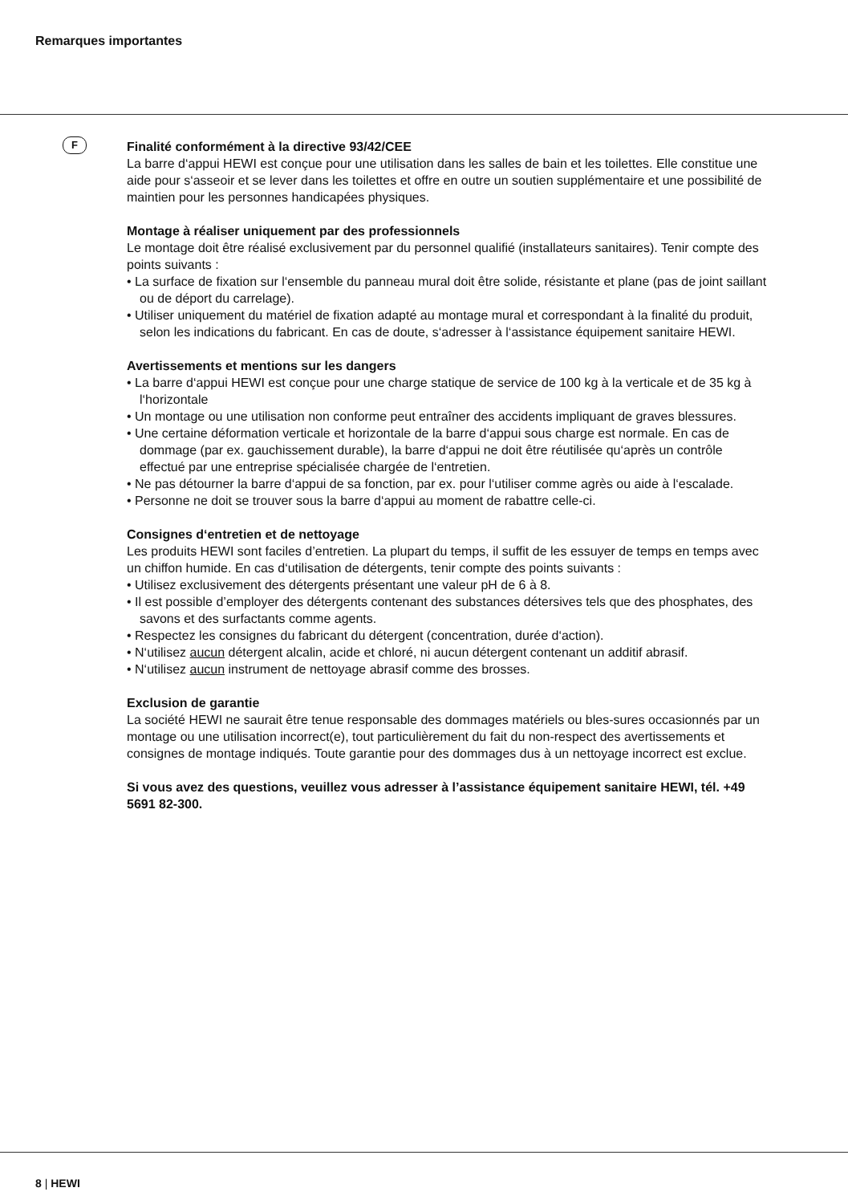Remarques importantes
F
Finalité conformément à la directive 93/42/CEE
La barre d‘appui HEWI est conçue pour une utilisation dans les salles de bain et les toilettes. Elle constitue une aide pour s‘asseoir et se lever dans les toilettes et offre en outre un soutien supplémentaire et une possibilité de maintien pour les personnes handicapées physiques.
Montage à réaliser uniquement par des professionnels
Le montage doit être réalisé exclusivement par du personnel qualifié (installateurs sanitaires). Tenir compte des points suivants :
• La surface de fixation sur l‘ensemble du panneau mural doit être solide, résistante et plane (pas de joint saillant ou de déport du carrelage).
• Utiliser uniquement du matériel de fixation adapté au montage mural et correspondant à la finalité du produit, selon les indications du fabricant. En cas de doute, s‘adresser à l‘assistance équipement sanitaire HEWI.
Avertissements et mentions sur les dangers
• La barre d‘appui HEWI est conçue pour une charge statique de service de 100 kg à la verticale et de 35 kg à l‘horizontale
• Un montage ou une utilisation non conforme peut entraîner des accidents impliquant de graves blessures.
• Une certaine déformation verticale et horizontale de la barre d‘appui sous charge est normale. En cas de dommage (par ex. gauchissement durable), la barre d‘appui ne doit être réutilisée qu‘après un contrôle effectué par une entreprise spécialisée chargée de l‘entretien.
• Ne pas détourner la barre d‘appui de sa fonction, par ex. pour l‘utiliser comme agrès ou aide à l‘escalade.
• Personne ne doit se trouver sous la barre d‘appui au moment de rabattre celle-ci.
Consignes d‘entretien et de nettoyage
Les produits HEWI sont faciles d’entretien. La plupart du temps, il suffit de les essuyer de temps en temps avec un chiffon humide. En cas d‘utilisation de détergents, tenir compte des points suivants :
• Utilisez exclusivement des détergents présentant une valeur pH de 6 à 8.
• Il est possible d’employer des détergents contenant des substances détersives tels que des phosphates, des savons et des surfactants comme agents.
• Respectez les consignes du fabricant du détergent (concentration, durée d‘action).
• N‘utilisez aucun détergent alcalin, acide et chloré, ni aucun détergent contenant un additif abrasif.
• N‘utilisez aucun instrument de nettoyage abrasif comme des brosses.
Exclusion de garantie
La société HEWI ne saurait être tenue responsable des dommages matériels ou bles-sures occasionnés par un montage ou une utilisation incorrect(e), tout particulièrement du fait du non-respect des avertissements et consignes de montage indiqués. Toute garantie pour des dommages dus à un nettoyage incorrect est exclue.
Si vous avez des questions, veuillez vous adresser à l’assistance équipement sanitaire HEWI, tél. +49 5691 82-300.
8 | HEWI